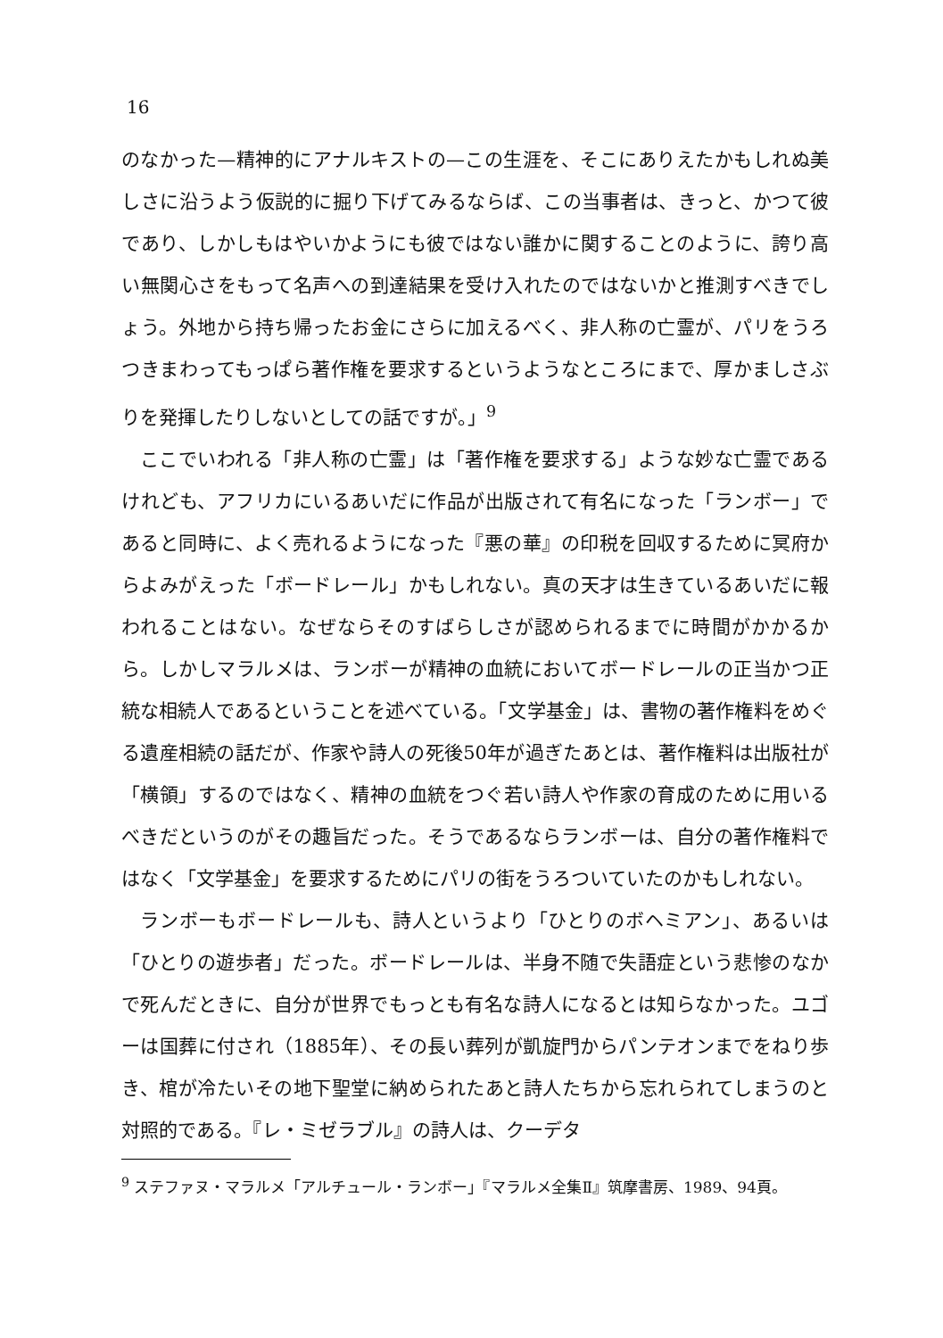16
のなかった—精神的にアナルキストの—この生涯を、そこにありえたかもしれぬ美しさに沿うよう仮説的に掘り下げてみるならば、この当事者は、きっと、かつて彼であり、しかしもはやいかようにも彼ではない誰かに関することのように、誇り高い無関心さをもって名声への到達結果を受け入れたのではないかと推測すべきでしょう。外地から持ち帰ったお金にさらに加えるべく、非人称の亡霊が、パリをうろつきまわってもっぱら著作権を要求するというようなところにまで、厚かましさぶりを発揮したりしないとしての話ですが。」<sup>9</sup>
ここでいわれる「非人称の亡霊」は「著作権を要求する」ような妙な亡霊であるけれども、アフリカにいるあいだに作品が出版されて有名になった「ランボー」であると同時に、よく売れるようになった『悪の華』の印税を回収するために冥府からよみがえった「ボードレール」かもしれない。真の天才は生きているあいだに報われることはない。なぜならそのすばらしさが認められるまでに時間がかかるから。しかしマラルメは、ランボーが精神の血統においてボードレールの正当かつ正統な相続人であるということを述べている。「文学基金」は、書物の著作権料をめぐる遺産相続の話だが、作家や詩人の死後50年が過ぎたあとは、著作権料は出版社が「横領」するのではなく、精神の血統をつぐ若い詩人や作家の育成のために用いるべきだというのがその趣旨だった。そうであるならランボーは、自分の著作権料ではなく「文学基金」を要求するためにパリの街をうろついていたのかもしれない。
ランボーもボードレールも、詩人というより「ひとりのボヘミアン」、あるいは「ひとりの遊歩者」だった。ボードレールは、半身不随で失語症という悲惨のなかで死んだときに、自分が世界でもっとも有名な詩人になるとは知らなかった。ユゴーは国葬に付され（1885年）、その長い葬列が凱旋門からパンテオンまでをねり歩き、棺が冷たいその地下聖堂に納められたあと詩人たちから忘れられてしまうのと対照的である。『レ・ミゼラブル』の詩人は、クーデタ
<sup>9</sup> ステファヌ・マラルメ「アルチュール・ランボー」『マラルメ全集Ⅱ』筑摩書房、1989、94頁。